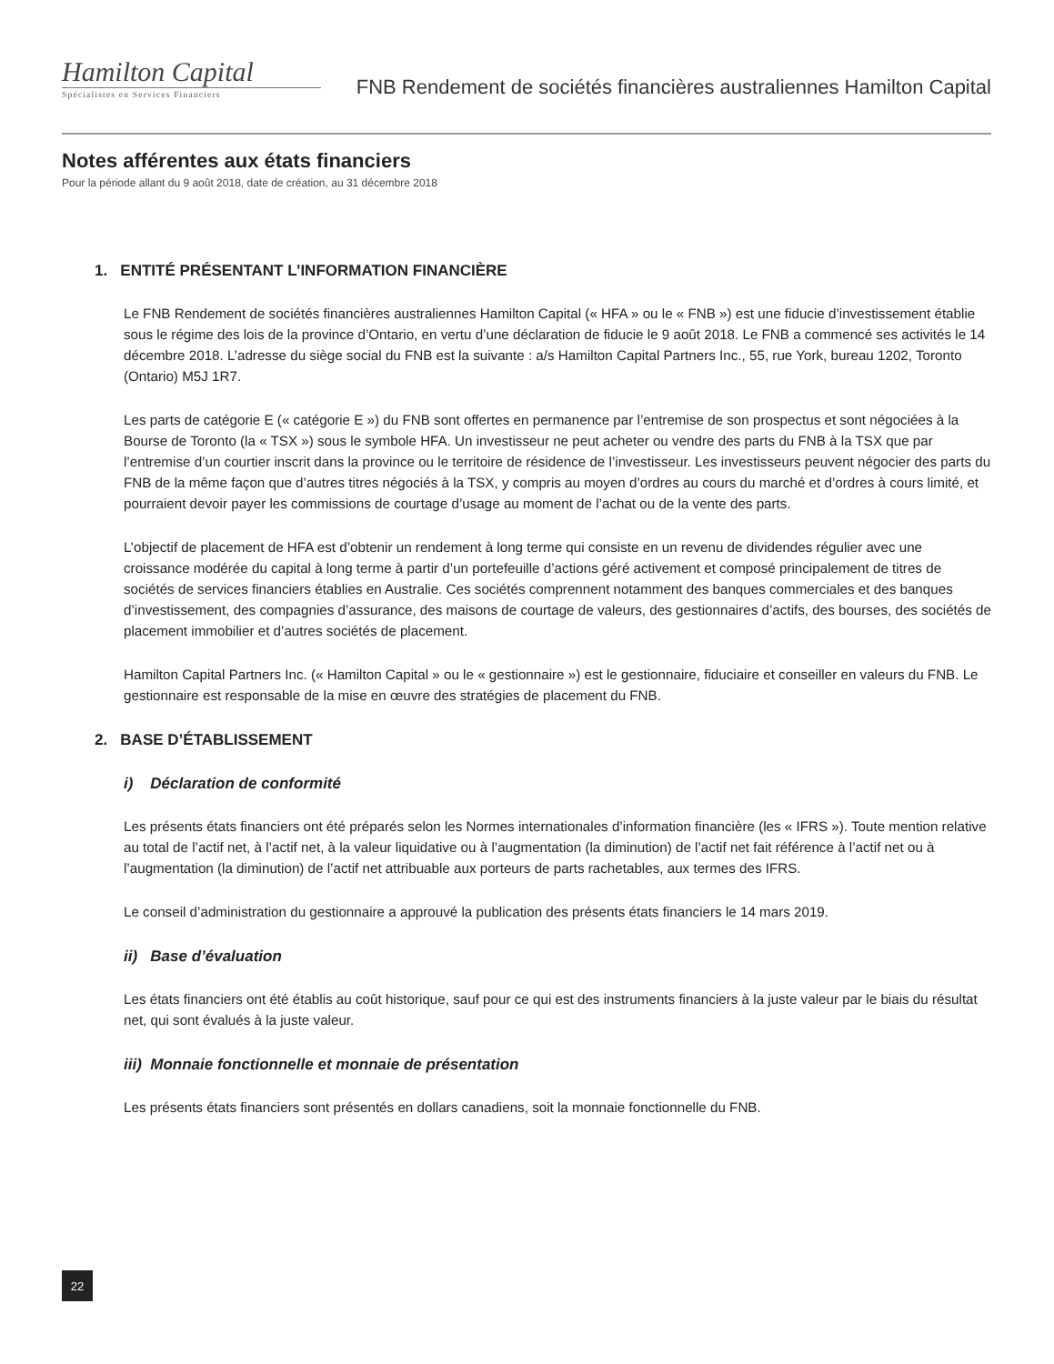Hamilton Capital
Spécialistes en Services Financiers
FNB Rendement de sociétés financières australiennes Hamilton Capital
Notes afférentes aux états financiers
Pour la période allant du 9 août 2018, date de création, au 31 décembre 2018
1. ENTITÉ PRÉSENTANT L’INFORMATION FINANCIÈRE
Le FNB Rendement de sociétés financières australiennes Hamilton Capital (« HFA » ou le « FNB ») est une fiducie d’investissement établie sous le régime des lois de la province d’Ontario, en vertu d’une déclaration de fiducie le 9 août 2018. Le FNB a commencé ses activités le 14 décembre 2018. L’adresse du siège social du FNB est la suivante : a/s Hamilton Capital Partners Inc., 55, rue York, bureau 1202, Toronto (Ontario) M5J 1R7.
Les parts de catégorie E (« catégorie E ») du FNB sont offertes en permanence par l’entremise de son prospectus et sont négociées à la Bourse de Toronto (la « TSX ») sous le symbole HFA. Un investisseur ne peut acheter ou vendre des parts du FNB à la TSX que par l’entremise d’un courtier inscrit dans la province ou le territoire de résidence de l’investisseur. Les investisseurs peuvent négocier des parts du FNB de la même façon que d’autres titres négociés à la TSX, y compris au moyen d’ordres au cours du marché et d’ordres à cours limité, et pourraient devoir payer les commissions de courtage d’usage au moment de l’achat ou de la vente des parts.
L’objectif de placement de HFA est d’obtenir un rendement à long terme qui consiste en un revenu de dividendes régulier avec une croissance modérée du capital à long terme à partir d’un portefeuille d’actions géré activement et composé principalement de titres de sociétés de services financiers établies en Australie. Ces sociétés comprennent notamment des banques commerciales et des banques d’investissement, des compagnies d’assurance, des maisons de courtage de valeurs, des gestionnaires d’actifs, des bourses, des sociétés de placement immobilier et d’autres sociétés de placement.
Hamilton Capital Partners Inc. (« Hamilton Capital » ou le « gestionnaire ») est le gestionnaire, fiduciaire et conseiller en valeurs du FNB. Le gestionnaire est responsable de la mise en œuvre des stratégies de placement du FNB.
2. BASE D’ÉTABLISSEMENT
i) Déclaration de conformité
Les présents états financiers ont été préparés selon les Normes internationales d’information financière (les « IFRS »). Toute mention relative au total de l’actif net, à l’actif net, à la valeur liquidative ou à l’augmentation (la diminution) de l’actif net fait référence à l’actif net ou à l’augmentation (la diminution) de l’actif net attribuable aux porteurs de parts rachetables, aux termes des IFRS.
Le conseil d’administration du gestionnaire a approuvé la publication des présents états financiers le 14 mars 2019.
ii) Base d’évaluation
Les états financiers ont été établis au coût historique, sauf pour ce qui est des instruments financiers à la juste valeur par le biais du résultat net, qui sont évalués à la juste valeur.
iii) Monnaie fonctionnelle et monnaie de présentation
Les présents états financiers sont présentés en dollars canadiens, soit la monnaie fonctionnelle du FNB.
22